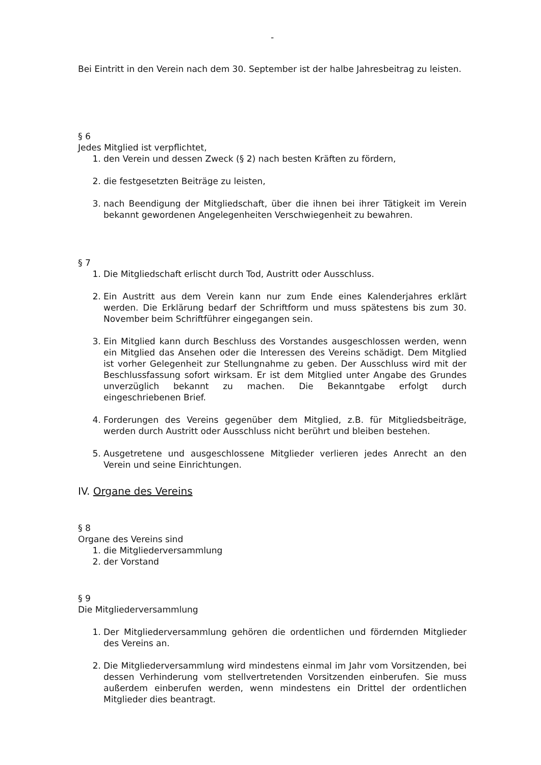-
Bei Eintritt in den Verein nach dem 30. September ist der halbe Jahresbeitrag zu leisten.
§ 6
Jedes Mitglied ist verpflichtet,
1. den Verein und dessen Zweck (§ 2) nach besten Kräften zu fördern,
2. die festgesetzten Beiträge zu leisten,
3. nach Beendigung der Mitgliedschaft, über die ihnen bei ihrer Tätigkeit im Verein bekannt gewordenen Angelegenheiten Verschwiegenheit zu bewahren.
§ 7
1. Die Mitgliedschaft erlischt durch Tod, Austritt oder Ausschluss.
2. Ein Austritt aus dem Verein kann nur zum Ende eines Kalenderjahres erklärt werden. Die Erklärung bedarf der Schriftform und muss spätestens bis zum 30. November beim Schriftführer eingegangen sein.
3. Ein Mitglied kann durch Beschluss des Vorstandes ausgeschlossen werden, wenn ein Mitglied das Ansehen oder die Interessen des Vereins schädigt. Dem Mitglied ist vorher Gelegenheit zur Stellungnahme zu geben. Der Ausschluss wird mit der Beschlussfassung sofort wirksam. Er ist dem Mitglied unter Angabe des Grundes unverzüglich bekannt zu machen. Die Bekanntgabe erfolgt durch eingeschriebenen Brief.
4. Forderungen des Vereins gegenüber dem Mitglied, z.B. für Mitgliedsbeiträge, werden durch Austritt oder Ausschluss nicht berührt und bleiben bestehen.
5. Ausgetretene und ausgeschlossene Mitglieder verlieren jedes Anrecht an den Verein und seine Einrichtungen.
IV. Organe des Vereins
§ 8
Organe des Vereins sind
1. die Mitgliederversammlung
2. der Vorstand
§ 9
Die Mitgliederversammlung
1. Der Mitgliederversammlung gehören die ordentlichen und fördernden Mitglieder des Vereins an.
2. Die Mitgliederversammlung wird mindestens einmal im Jahr vom Vorsitzenden, bei dessen Verhinderung vom stellvertretenden Vorsitzenden einberufen. Sie muss außerdem einberufen werden, wenn mindestens ein Drittel der ordentlichen Mitglieder dies beantragt.